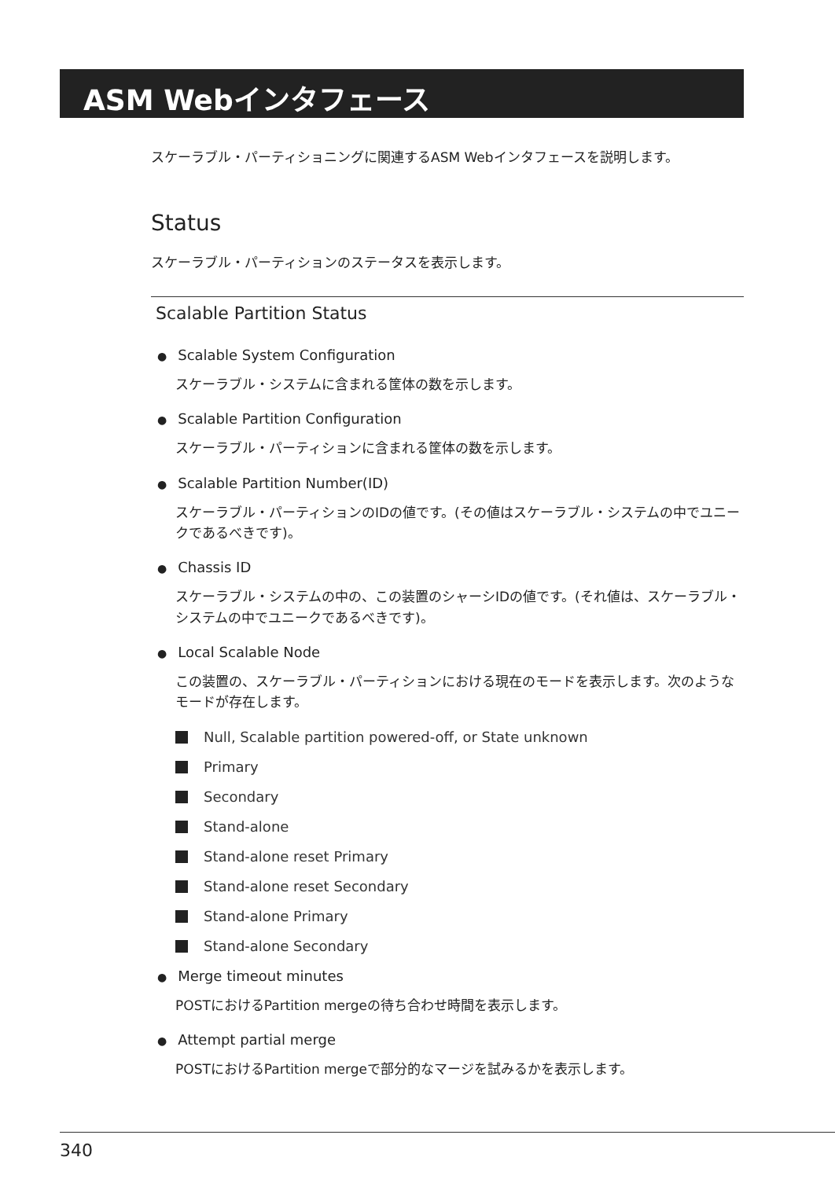ASM Webインタフェース
スケーラブル・パーティショニングに関連するASM Webインタフェースを説明します。
Status
スケーラブル・パーティションのステータスを表示します。
Scalable Partition Status
● Scalable System Configuration
スケーラブル・システムに含まれる筐体の数を示します。
● Scalable Partition Configuration
スケーラブル・パーティションに含まれる筐体の数を示します。
● Scalable Partition Number(ID)
スケーラブル・パーティションのIDの値です。(その値はスケーラブル・システムの中でユニークであるべきです)。
● Chassis ID
スケーラブル・システムの中の、この装置のシャーシIDの値です。(それ値は、スケーラブル・システムの中でユニークであるべきです)。
● Local Scalable Node
この装置の、スケーラブル・パーティションにおける現在のモードを表示します。次のようなモードが存在します。
Null, Scalable partition powered-off, or State unknown
Primary
Secondary
Stand-alone
Stand-alone reset Primary
Stand-alone reset Secondary
Stand-alone Primary
Stand-alone Secondary
● Merge timeout minutes
POSTにおけるPartition mergeの待ち合わせ時間を表示します。
● Attempt partial merge
POSTにおけるPartition mergeで部分的なマージを試みるかを表示します。
340